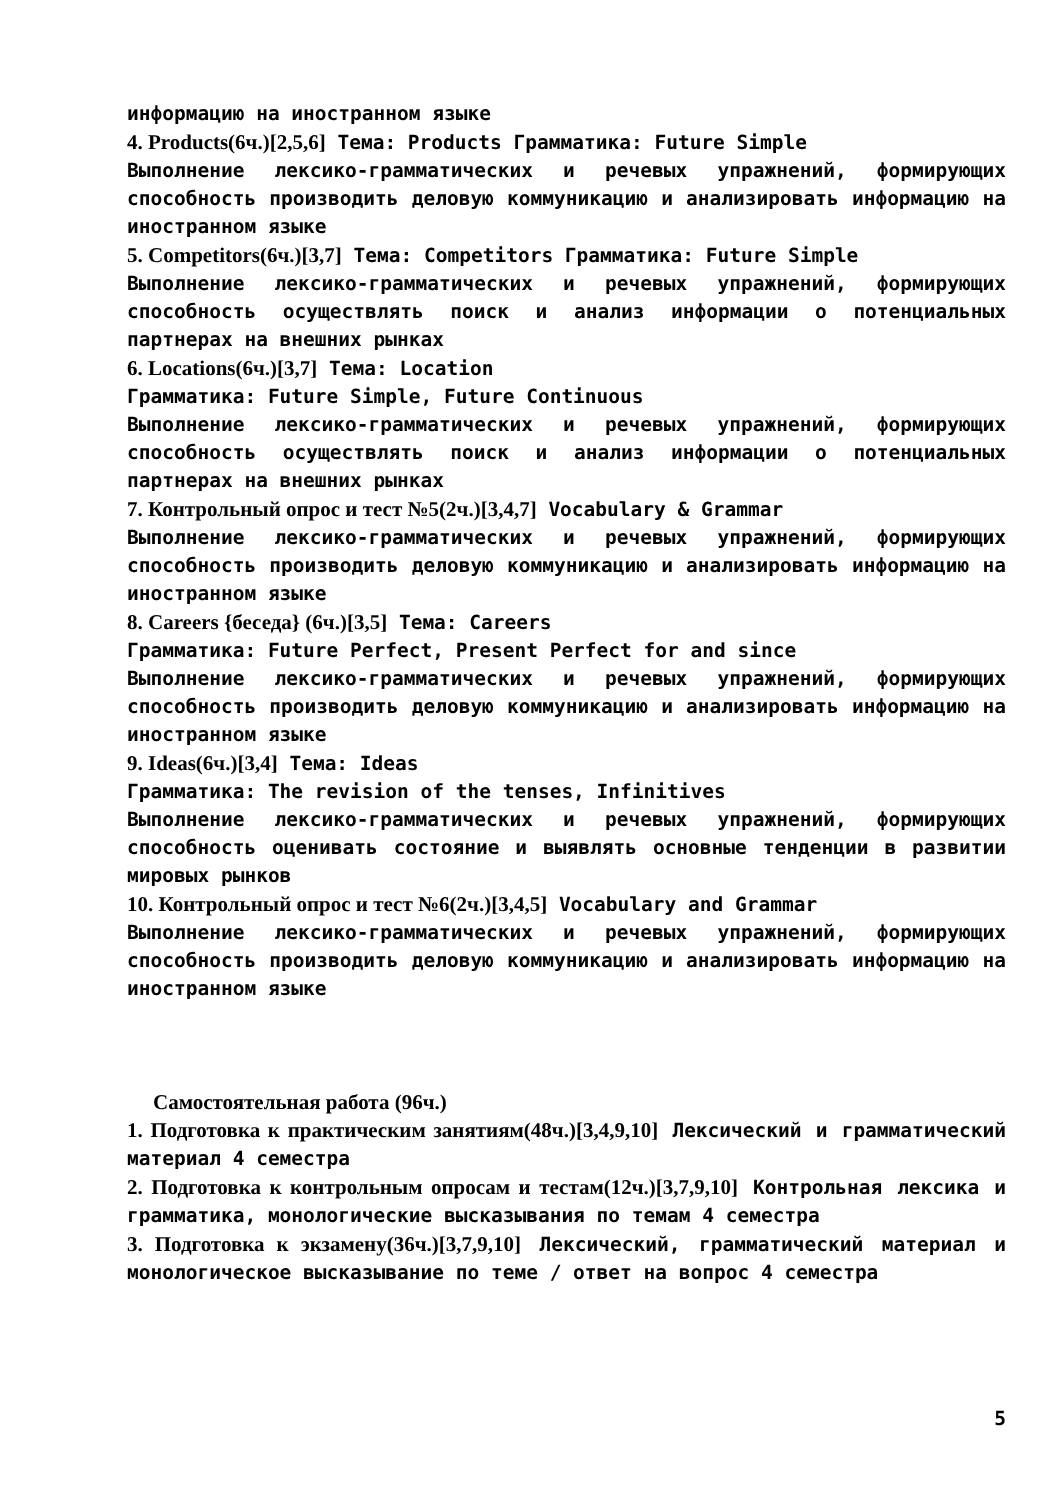информацию на иностранном языке
4. Products(6ч.)[2,5,6] Тема: Products Грамматика: Future Simple
Выполнение лексико-грамматических и речевых упражнений, формирующих способность производить деловую коммуникацию и анализировать информацию на иностранном языке
5. Competitors(6ч.)[3,7] Тема: Competitors Грамматика: Future Simple
Выполнение лексико-грамматических и речевых упражнений, формирующих способность осуществлять поиск и анализ информации о потенциальных партнерах на внешних рынках
6. Locations(6ч.)[3,7] Тема: Location
Грамматика: Future Simple, Future Continuous
Выполнение лексико-грамматических и речевых упражнений, формирующих способность осуществлять поиск и анализ информации о потенциальных партнерах на внешних рынках
7. Контрольный опрос и тест №5(2ч.)[3,4,7] Vocabulary & Grammar
Выполнение лексико-грамматических и речевых упражнений, формирующих способность производить деловую коммуникацию и анализировать информацию на иностранном языке
8. Careers {беседа} (6ч.)[3,5] Тема: Careers
Грамматика: Future Perfect, Present Perfect for and since
Выполнение лексико-грамматических и речевых упражнений, формирующих способность производить деловую коммуникацию и анализировать информацию на иностранном языке
9. Ideas(6ч.)[3,4] Тема: Ideas
Грамматика: The revision of the tenses, Infinitives
Выполнение лексико-грамматических и речевых упражнений, формирующих способность оценивать состояние и выявлять основные тенденции в развитии мировых рынков
10. Контрольный опрос и тест №6(2ч.)[3,4,5] Vocabulary and Grammar
Выполнение лексико-грамматических и речевых упражнений, формирующих способность производить деловую коммуникацию и анализировать информацию на иностранном языке
Самостоятельная работа (96ч.)
1. Подготовка к практическим занятиям(48ч.)[3,4,9,10] Лексический и грамматический материал 4 семестра
2. Подготовка к контрольным опросам и тестам(12ч.)[3,7,9,10] Контрольная лексика и грамматика, монологические высказывания по темам 4 семестра
3. Подготовка к экзамену(36ч.)[3,7,9,10] Лексический, грамматический материал и монологическое высказывание по теме / ответ на вопрос 4 семестра
5